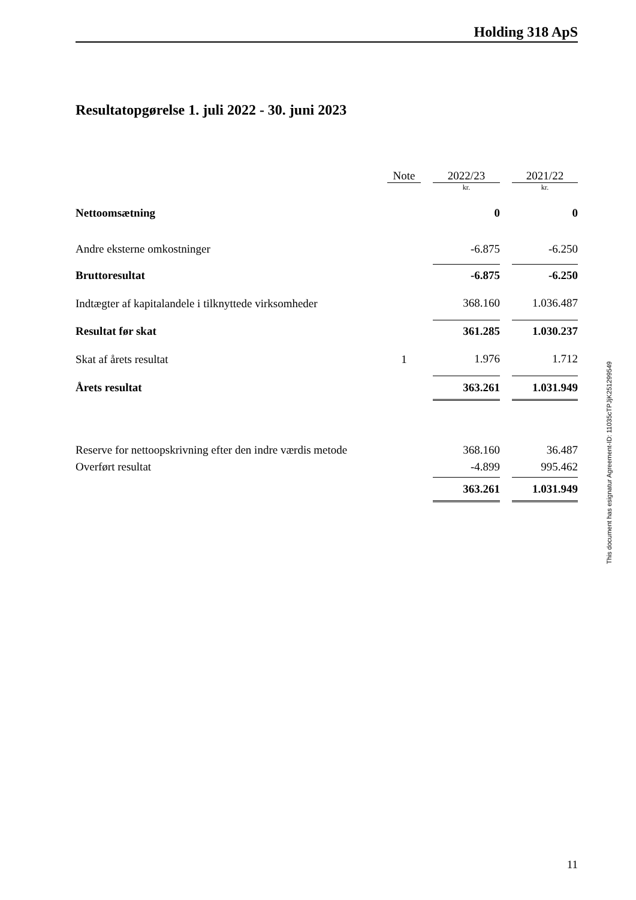Holding 318 ApS
Resultatopgørelse 1. juli 2022 - 30. juni 2023
| | Note | | 2022/23 | | 2021/22 |
| | | | kr. | | kr. |
| Nettoomsætning | | | 0 | | 0 |
| Andre eksterne omkostninger | | | -6.875 | | -6.250 |
| Bruttoresultat | | | -6.875 | | -6.250 |
| Indtægter af kapitalandele i tilknyttede virksomheder | | | 368.160 | | 1.036.487 |
| Resultat før skat | | | 361.285 | | 1.030.237 |
| Skat af årets resultat | 1 | | 1.976 | | 1.712 |
| Årets resultat | | | 363.261 | | 1.031.949 |
| Reserve for nettoopskrivning efter den indre værdis metode | | | 368.160 | | 36.487 |
| Overført resultat | | | -4.899 | | 995.462 |
| | | | 363.261 | | 1.031.949 |
This document has esignatur Agreement-ID: 11035cTPJjK251299549
11